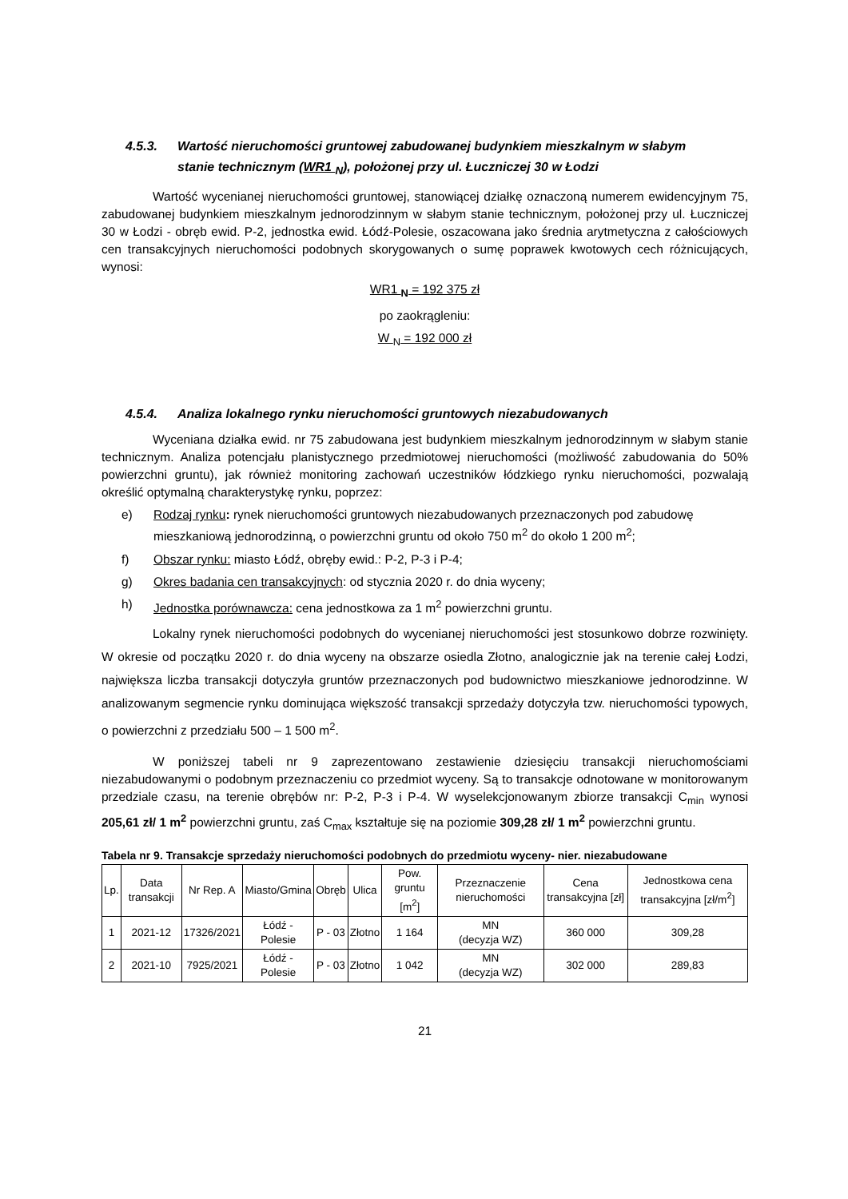4.5.3. Wartość nieruchomości gruntowej zabudowanej budynkiem mieszkalnym w słabym
stanie technicznym (WR1 <sub>N</sub>), położonej przy ul. Łuczniczej 30 w Łodzi
Wartość wycenianej nieruchomości gruntowej, stanowiącej działkę oznaczoną numerem ewidencyjnym 75, zabudowanej budynkiem mieszkalnym jednorodzinnym w słabym stanie technicznym, położonej przy ul. Łuczniczej 30 w Łodzi - obręb ewid. P-2, jednostka ewid. Łódź-Polesie, oszacowana jako średnia arytmetyczna z całościowych cen transakcyjnych nieruchomości podobnych skorygowanych o sumę poprawek kwotowych cech różnicujących, wynosi:
WR1 <sub>N</sub> = 192 375 zł
po zaokrągleniu:
W <sub>N</sub> = 192 000 zł
4.5.4. Analiza lokalnego rynku nieruchomości gruntowych niezabudowanych
Wyceniana działka ewid. nr 75 zabudowana jest budynkiem mieszkalnym jednorodzinnym w słabym stanie technicznym. Analiza potencjału planistycznego przedmiotowej nieruchomości (możliwość zabudowania do 50% powierzchni gruntu), jak również monitoring zachowań uczestników łódzkiego rynku nieruchomości, pozwalają określić optymalną charakterystykę rynku, poprzez:
e) Rodzaj rynku: rynek nieruchomości gruntowych niezabudowanych przeznaczonych pod zabudowę mieszkaniową jednorodzinną, o powierzchni gruntu od około 750 m<sup>2</sup> do około 1 200 m<sup>2</sup>;
f) Obszar rynku: miasto Łódź, obręby ewid.: P-2, P-3 i P-4;
g) Okres badania cen transakcyjnych: od stycznia 2020 r. do dnia wyceny;
h) Jednostka porównawcza: cena jednostkowa za 1 m<sup>2</sup> powierzchni gruntu.
Lokalny rynek nieruchomości podobnych do wycenianej nieruchomości jest stosunkowo dobrze rozwinięty. W okresie od początku 2020 r. do dnia wyceny na obszarze osiedla Złotno, analogicznie jak na terenie całej Łodzi, największa liczba transakcji dotyczyła gruntów przeznaczonych pod budownictwo mieszkaniowe jednorodzinne. W analizowanym segmencie rynku dominująca większość transakcji sprzedaży dotyczyła tzw. nieruchomości typowych, o powierzchni z przedziału 500 – 1 500 m<sup>2</sup>.
W poniższej tabeli nr 9 zaprezentowano zestawienie dziesięciu transakcji nieruchomościami niezabudowanymi o podobnym przeznaczeniu co przedmiot wyceny. Są to transakcje odnotowane w monitorowanym przedziale czasu, na terenie obrębów nr: P-2, P-3 i P-4. W wyselekcjonowanym zbiorze transakcji C<sub>min</sub> wynosi 205,61 zł/ 1 m<sup>2</sup> powierzchni gruntu, zaś C<sub>max</sub> kształtuje się na poziomie 309,28 zł/ 1 m<sup>2</sup> powierzchni gruntu.
Tabela nr 9. Transakcje sprzedaży nieruchomości podobnych do przedmiotu wyceny- nier. niezabudowane
| Lp. | Data transakcji | Nr Rep. A | Miasto/Gmina | Obręb | Ulica | Pow. gruntu [m<sup>2</sup>] | Przeznaczenie nieruchomości | Cena transakcyjna [zł] | Jednostkowa cena transakcyjna [zł/m<sup>2</sup>] |
| --- | --- | --- | --- | --- | --- | --- | --- | --- | --- |
| 1 | 2021-12 | 17326/2021 | Łódź - Polesie | P - 03 | Złotno | 1 164 | MN (decyzja WZ) | 360 000 | 309,28 |
| 2 | 2021-10 | 7925/2021 | Łódź - Polesie | P - 03 | Złotno | 1 042 | MN (decyzja WZ) | 302 000 | 289,83 |
21